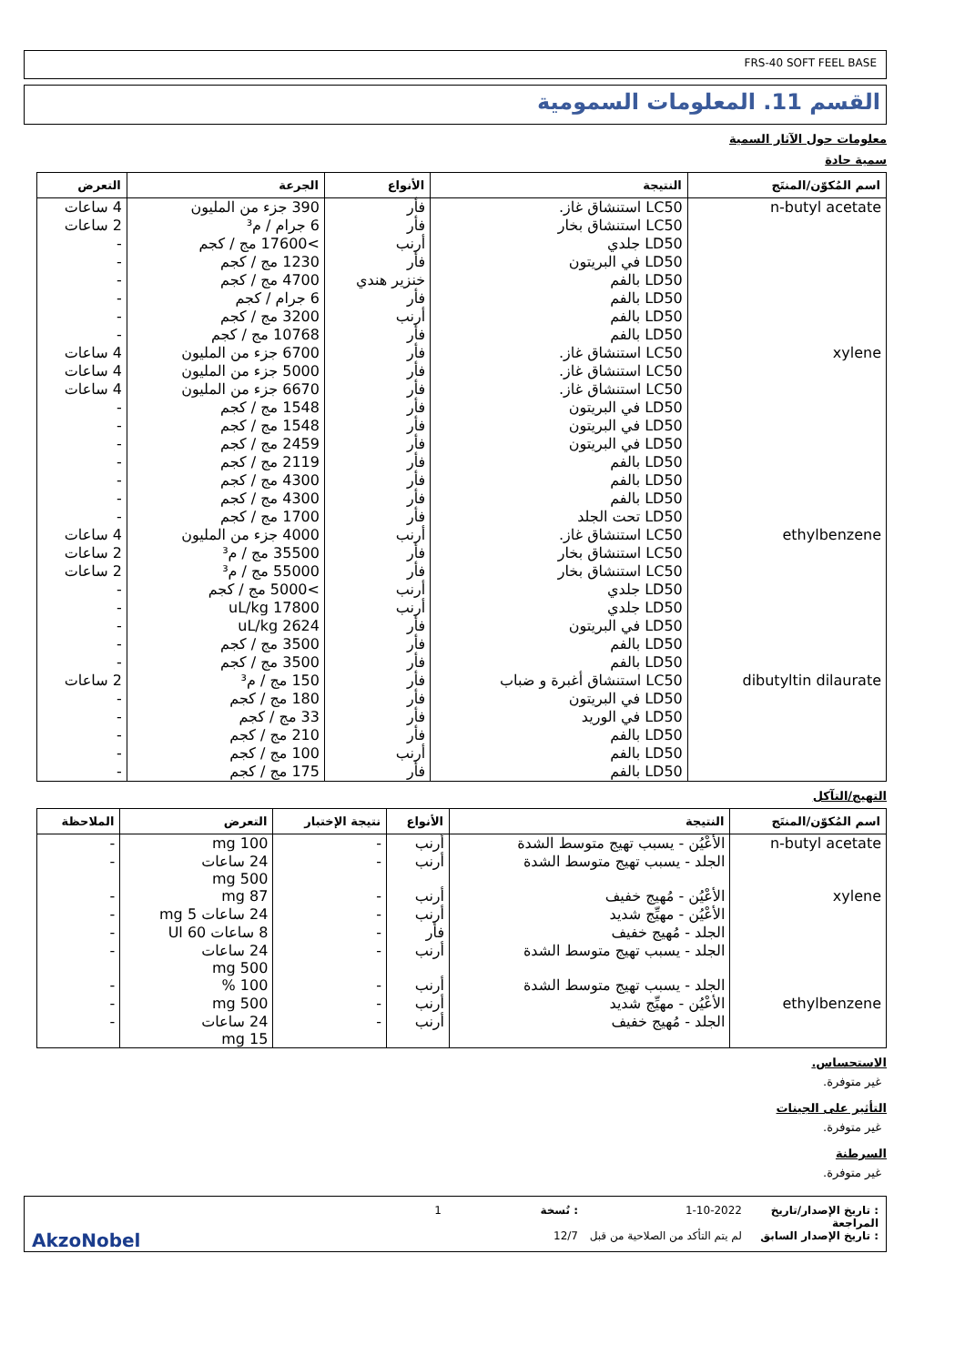FRS-40 SOFT FEEL BASE
القسم 11. المعلومات السمومية
معلومات حول الآثار السمية
سمية حادة
| اسم المُكوّن/المنتَج | النتيجة | الأنواع | الجرعة | التعرض |
| --- | --- | --- | --- | --- |
| n-butyl acetate | LC50 استنشاق غاز. | فأر | 390 جزء من المليون | 4 ساعات |
| | LC50 استنشاق بخار | فأر | 6 جرام / م³ | 2 ساعات |
| | LD50 جلدي | أرنب | >17600 مج / كجم | - |
| | LD50 في البريتون | فأر | 1230 مج / كجم | - |
| | LD50 بالفم | خنزير هندي | 4700 مج / كجم | - |
| | LD50 بالفم | فأر | 6 جرام / كجم | - |
| | LD50 بالفم | أرنب | 3200 مج / كجم | - |
| | LD50 بالفم | فأر | 10768 مج / كجم | - |
| xylene | LC50 استنشاق غاز. | فأر | 6700 جزء من المليون | 4 ساعات |
| | LC50 استنشاق غاز. | فأر | 5000 جزء من المليون | 4 ساعات |
| | LC50 استنشاق غاز. | فأر | 6670 جزء من المليون | 4 ساعات |
| | LD50 في البريتون | فأر | 1548 مج / كجم | - |
| | LD50 في البريتون | فأر | 1548 مج / كجم | - |
| | LD50 في البريتون | فأر | 2459 مج / كجم | - |
| | LD50 بالفم | فأر | 2119 مج / كجم | - |
| | LD50 بالفم | فأر | 4300 مج / كجم | - |
| | LD50 بالفم | فأر | 4300 مج / كجم | - |
| | LD50 تحت الجلد | فأر | 1700 مج / كجم | - |
| ethylbenzene | LC50 استنشاق غاز. | أرنب | 4000 جزء من المليون | 4 ساعات |
| | LC50 استنشاق بخار | فأر | 35500 مج / م³ | 2 ساعات |
| | LC50 استنشاق بخار | فأر | 55000 مج / م³ | 2 ساعات |
| | LD50 جلدي | أرنب | >5000 مج / كجم | - |
| | LD50 جلدي | أرنب | 17800 uL/kg | - |
| | LD50 في البريتون | فأر | 2624 uL/kg | - |
| | LD50 بالفم | فأر | 3500 مج / كجم | - |
| | LD50 بالفم | فأر | 3500 مج / كجم | - |
| dibutyltin dilaurate | LC50 استنشاق أغبرة و ضباب | فأر | 150 مج / م³ | 2 ساعات |
| | LD50 في البريتون | فأر | 180 مج / كجم | - |
| | LD50 في الوريد | فأر | 33 مج / كجم | - |
| | LD50 بالفم | فأر | 210 مج / كجم | - |
| | LD50 بالفم | أرنب | 100 مج / كجم | - |
| | LD50 بالفم | فأر | 175 مج / كجم | - |
التهيج/التآكل
| اسم المُكوّن/المنتَج | النتيجة | الأنواع | نتيجة الإختبار | التعرض | الملاحظة |
| --- | --- | --- | --- | --- | --- |
| n-butyl acetate | الأعْيُن - يسبب تهيج متوسط الشدة | أرنب | - | 100 mg | - |
| | الجلد - يسبب تهيج متوسط الشدة | أرنب | - | 24 ساعات 500 mg | - |
| xylene | الأعْيُن - مُهيج خفيف | أرنب | - | 87 mg | - |
| | الأعْيُن - مهيِّج شديد | أرنب | - | 24 ساعات 5 mg | - |
| | الجلد - مُهيج خفيف | فأر | - | 8 ساعات 60 Ul | - |
| | الجلد - يسبب تهيج متوسط الشدة | أرنب | - | 24 ساعات 500 mg | - |
| | الجلد - يسبب تهيج متوسط الشدة | أرنب | - | 100 % | - |
| ethylbenzene | الأعْيُن - مهيِّج شديد | أرنب | - | 500 mg | - |
| | الجلد - مُهيج خفيف | أرنب | - | 24 ساعات 15 mg | - |
الاستحساس.
غير متوفرة.
التأثير على الجينات
غير متوفرة.
السرطنة
غير متوفرة.
: تاريخ الإصدار/تاريخ المراجعة 1-10-2022: نُسخة 1 : تاريخ الإصدار السابق لم يتم التأكد من الصلاحية من قبل 12/7 AkzoNobel